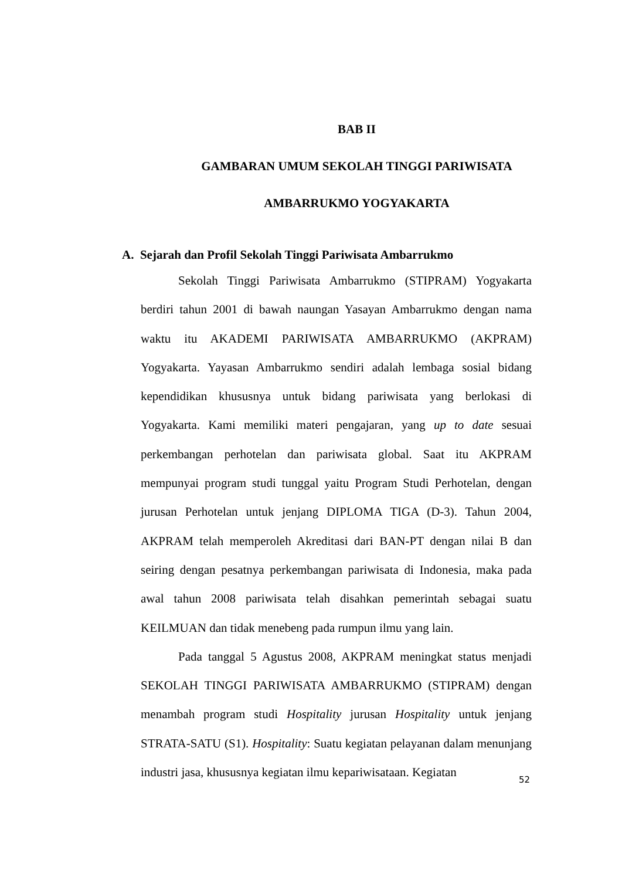BAB II
GAMBARAN UMUM SEKOLAH TINGGI PARIWISATA
AMBARRUKMO YOGYAKARTA
A. Sejarah dan Profil Sekolah Tinggi Pariwisata Ambarrukmo
Sekolah Tinggi Pariwisata Ambarrukmo (STIPRAM) Yogyakarta berdiri tahun 2001 di bawah naungan Yasayan Ambarrukmo dengan nama waktu itu AKADEMI PARIWISATA AMBARRUKMO (AKPRAM) Yogyakarta. Yayasan Ambarrukmo sendiri adalah lembaga sosial bidang kependidikan khususnya untuk bidang pariwisata yang berlokasi di Yogyakarta. Kami memiliki materi pengajaran, yang up to date sesuai perkembangan perhotelan dan pariwisata global. Saat itu AKPRAM mempunyai program studi tunggal yaitu Program Studi Perhotelan, dengan jurusan Perhotelan untuk jenjang DIPLOMA TIGA (D-3). Tahun 2004, AKPRAM telah memperoleh Akreditasi dari BAN-PT dengan nilai B dan seiring dengan pesatnya perkembangan pariwisata di Indonesia, maka pada awal tahun 2008 pariwisata telah disahkan pemerintah sebagai suatu KEILMUAN dan tidak menebeng pada rumpun ilmu yang lain.
Pada tanggal 5 Agustus 2008, AKPRAM meningkat status menjadi SEKOLAH TINGGI PARIWISATA AMBARRUKMO (STIPRAM) dengan menambah program studi Hospitality jurusan Hospitality untuk jenjang STRATA-SATU (S1). Hospitality: Suatu kegiatan pelayanan dalam menunjang industri jasa, khususnya kegiatan ilmu kepariwisataan. Kegiatan
52